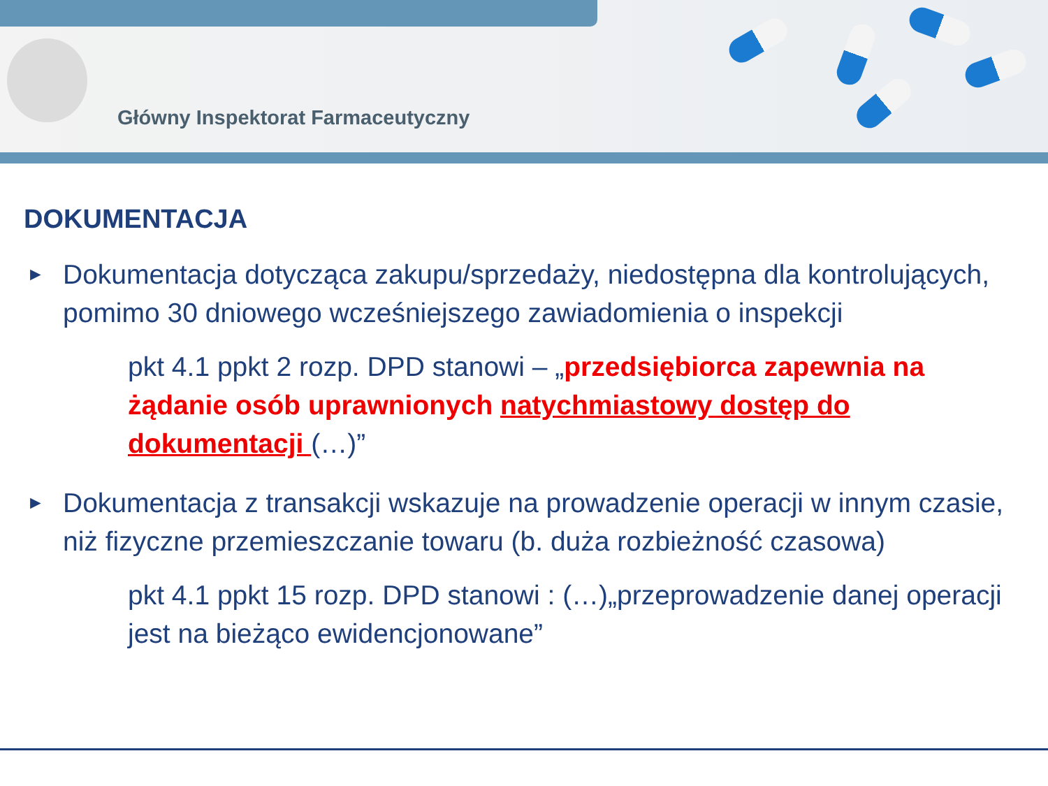Główny Inspektorat Farmaceutyczny
DOKUMENTACJA
►
Dokumentacja dotycząca zakupu/sprzedaży, niedostępna dla kontrolujących, pomimo 30 dniowego wcześniejszego zawiadomienia o inspekcji
pkt 4.1 ppkt 2 rozp. DPD stanowi – „przedsiębiorca zapewnia na żądanie osób uprawnionych natychmiastowy dostęp do dokumentacji (…)”
►
Dokumentacja z transakcji wskazuje na prowadzenie operacji w innym czasie, niż fizyczne przemieszczanie towaru (b. duża rozbieżność czasowa)
pkt 4.1 ppkt 15 rozp. DPD stanowi : (…)„przeprowadzenie danej operacji jest na bieżąco ewidencjonowane”